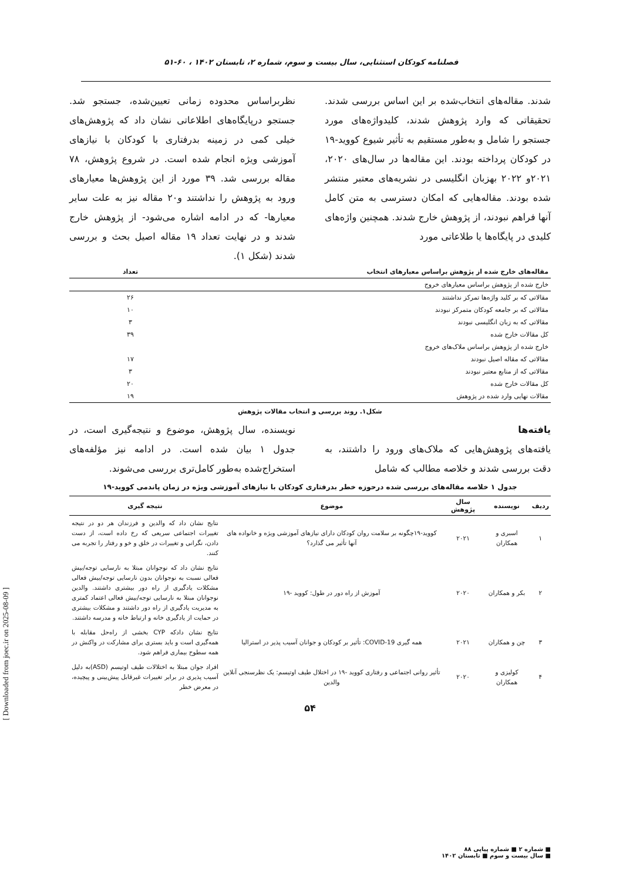فصلنامه کودکان استثنایی، سال بیست و سوم، شماره ۲، تابستان ۱۴۰۲ ، ۶۰-۵۱
شدند. مقاله‌های انتخاب‌شده بر این اساس بررسی شدند. تحقیقاتی که وارد پژوهش شدند، کلیدواژه‌های مورد جستجو را شامل و به‌طور مستقیم به تأثیر شیوع کووید-۱۹ در کودکان پرداخته بودند. این مقاله‌ها در سال‌های ۲۰۲۰، ۲۰۲۱و ۲۰۲۲ بهزبان انگلیسی در نشریه‌های معتبر منتشر شده بودند. مقاله‌هایی که امکان دسترسی به متن کامل آنها فراهم نبودند، از پژوهش خارج شدند. همچنین واژه‌های کلیدی در پایگاه‌ها یا طلاعاتی مورد
نظربراساس محدوده زمانی تعیین‌شده، جستجو شد. جستجو درپایگاه‌های اطلاعاتی نشان داد که پژوهش‌های خیلی کمی در زمینه بدرفتاری با کودکان با نیازهای آموزشی ویژه انجام شده است. در شروع پژوهش، ۷۸ مقاله بررسی شد. ۳۹ مورد از این پژوهش‌ها معیارهای ورود به پژوهش را نداشتند و۲۰ مقاله نیز به علت سایر معیارها- که در ادامه اشاره می‌شود- از پژوهش خارج شدند و در نهایت تعداد ۱۹ مقاله اصیل بحث و بررسی شدند (شکل ۱).
| مقاله‌های خارج شده از پژوهش براساس معیارهای انتخاب | تعداد |
| --- | --- |
| خارج شده از پژوهش براساس معیارهای خروج | |
| مقالاتی که بر کلید واژه‌ها تمرکز نداشتند | ۲۶ |
| مقالاتی که بر جامعه کودکان متمرکز نبودند | ۱۰ |
| مقالاتی که به زبان انگلیسی نبودند | ۳ |
| کل مقالات خارج شده | ۳۹ |
| خارج شده از پژوهش براساس ملاک‌های خروج | |
| مقالاتی که مقاله اصیل نبودند | ۱۷ |
| مقالاتی که از منابع معتبر نبودند | ۳ |
| کل مقالات خارج شده | ۲۰ |
| مقالات نهایی وارد شده در پژوهش | ۱۹ |
شکل۱. روند بررسی و انتخاب مقالات پژوهش
یافته‌ها
یافته‌های پژوهش‌هایی که ملاک‌های ورود را داشتند، به دقت بررسی شدند و خلاصه مطالب که شامل
نویسنده، سال پژوهش، موضوع و نتیجه‌گیری است، در جدول ۱ بیان شده است. در ادامه نیز مؤلفه‌های استخراج‌شده به‌طور کامل‌تری بررسی می‌شوند.
جدول ۱ خلاصه مقاله‌های بررسی شده درحوزه خطر بدرفتاری کودکان با نیازهای آموزشی ویژه در زمان پاندمی کووید-۱۹
| ردیف | نویسنده | سال پژوهش | موضوع | نتیجه گیری |
| --- | --- | --- | --- | --- |
| ۱ | اسبری و همکاران | ۲۰۲۱ | کووید-۱۹چگونه بر سلامت روان کودکان دارای نیازهای آموزشی ویژه و خانواده های آنها تأثیر می گذارد؟ | نتایج نشان داد که والدین و فرزندان هر دو در نتیجه تغییرات اجتماعی سریعی که رخ داده است، از دست دادن، نگرانی و تغییرات در خلق و خو و رفتار را تجربه می کنند. |
| ۲ | بکر و همکاران | ۲۰۲۰ | آموزش از راه دور در طول: کووید -۱۹ | نتایج نشان داد که نوجوانان مبتلا به نارسایی توجه/بیش فعالی نسبت به نوجوانان بدون نارسایی توجه/بیش فعالی مشکلات یادگیری از راه دور بیشتری داشتند. والدین نوجوانان مبتلا به نارسایی توجه/بیش فعالی اعتماد کمتری به مدیریت یادگیری از راه دور داشتند و مشکلات بیشتری در حمایت از یادگیری خانه و ارتباط خانه و مدرسه داشتند. |
| ۳ | چن و همکاران | ۲۰۲۱ | همه گیری COVID-19: تأثیر بر کودکان و جوانان آسیب پذیر در استرالیا | نتایج نشان دادکه CYP بخشی از راه‌حل مقابله با همه‌گیری است و باید بستری برای مشارکت در واکنش در همه سطوح بیماری فراهم شود. |
| ۴ | کولیزی و همکاران | ۲۰۲۰ | تأثیر روانی اجتماعی و رفتاری کووید -۱۹ در اختلال طیف اوتیسم: یک نظرسنجی آنلاین والدین | افراد جوان مبتلا به اختلالات طیف اوتیسم (ASD)به دلیل آسیب پذیری در برابر تغییرات غیرقابل پیش‌بینی و پیچیده، در معرض خطر |
۵۴
■ شماره ۲ ■ شماره پیاپی ۸۸
■ سال بیست و سوم ■ تابستان ۱۴۰۲
[ Downloaded from joec.ir on 2025-08-09 ]